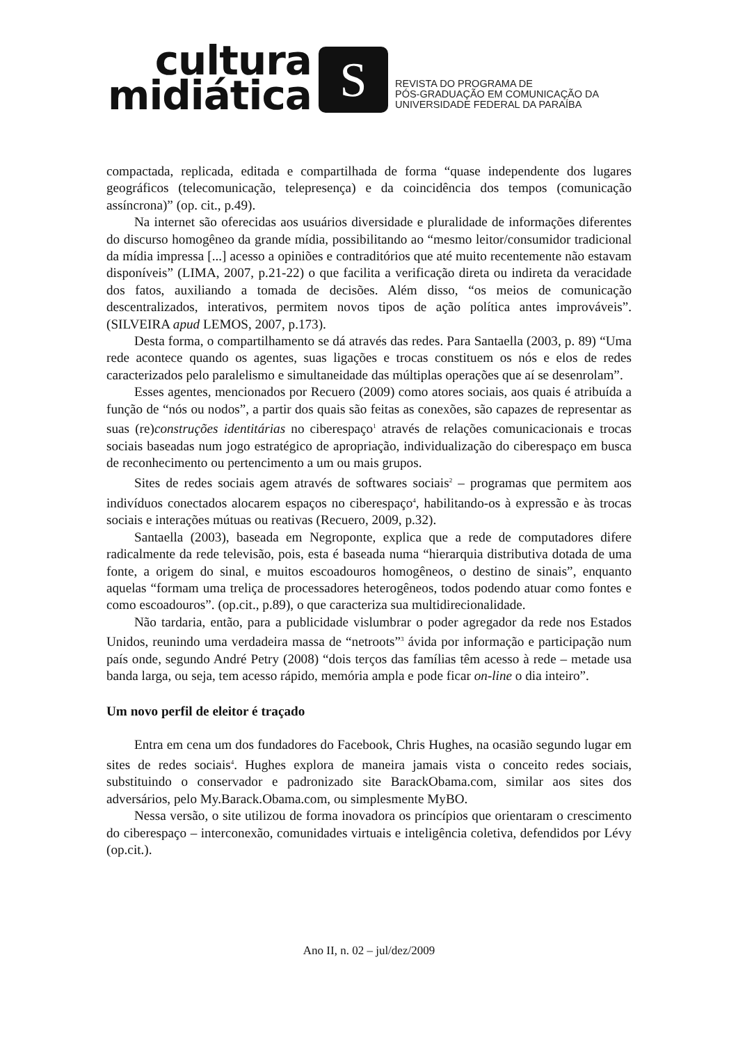cultura
midiática
S
REVISTA DO PROGRAMA DE
PÓS-GRADUAÇÃO EM COMUNICAÇÃO DA
UNIVERSIDADE FEDERAL DA PARAÍBA
compactada, replicada, editada e compartilhada de forma “quase independente dos lugares geográficos (telecomunicação, telepresença) e da coincidência dos tempos (comunicação assíncrona)” (op. cit., p.49).
Na internet são oferecidas aos usuários diversidade e pluralidade de informações diferentes do discurso homogêneo da grande mídia, possibilitando ao “mesmo leitor/consumidor tradicional da mídia impressa [...] acesso a opiniões e contraditórios que até muito recentemente não estavam disponíveis” (LIMA, 2007, p.21-22) o que facilita a verificação direta ou indireta da veracidade dos fatos, auxiliando a tomada de decisões. Além disso, “os meios de comunicação descentralizados, interativos, permitem novos tipos de ação política antes improváveis”. (SILVEIRA apud LEMOS, 2007, p.173).
Desta forma, o compartilhamento se dá através das redes. Para Santaella (2003, p. 89) “Uma rede acontece quando os agentes, suas ligações e trocas constituem os nós e elos de redes caracterizados pelo paralelismo e simultaneidade das múltiplas operações que aí se desenrolam”.
Esses agentes, mencionados por Recuero (2009) como atores sociais, aos quais é atribuída a função de “nós ou nodos”, a partir dos quais são feitas as conexões, são capazes de representar as suas (re)construções identitárias no ciberespaço<sup>1</sup> através de relações comunicacionais e trocas sociais baseadas num jogo estratégico de apropriação, individualização do ciberespaço em busca de reconhecimento ou pertencimento a um ou mais grupos.
Sites de redes sociais agem através de softwares sociais<sup>2</sup> – programas que permitem aos indivíduos conectados alocarem espaços no ciberespaço<sup>4</sup>, habilitando-os à expressão e às trocas sociais e interações mútuas ou reativas (Recuero, 2009, p.32).
Santaella (2003), baseada em Negroponte, explica que a rede de computadores difere radicalmente da rede televisão, pois, esta é baseada numa “hierarquia distributiva dotada de uma fonte, a origem do sinal, e muitos escoadouros homogêneos, o destino de sinais”, enquanto aquelas “formam uma treliça de processadores heterogêneos, todos podendo atuar como fontes e como escoadouros”. (op.cit., p.89), o que caracteriza sua multidirecionalidade.
Não tardaria, então, para a publicidade vislumbrar o poder agregador da rede nos Estados Unidos, reunindo uma verdadeira massa de “netroots”<sup>3</sup> ávida por informação e participação num país onde, segundo André Petry (2008) “dois terços das famílias têm acesso à rede – metade usa banda larga, ou seja, tem acesso rápido, memória ampla e pode ficar on-line o dia inteiro”.
Um novo perfil de eleitor é traçado
Entra em cena um dos fundadores do Facebook, Chris Hughes, na ocasião segundo lugar em sites de redes sociais<sup>4</sup>. Hughes explora de maneira jamais vista o conceito redes sociais, substituindo o conservador e padronizado site BarackObama.com, similar aos sites dos adversários, pelo My.Barack.Obama.com, ou simplesmente MyBO.
Nessa versão, o site utilizou de forma inovadora os princípios que orientaram o crescimento do ciberespaço – interconexão, comunidades virtuais e inteligência coletiva, defendidos por Lévy (op.cit.).
Ano II, n. 02 – jul/dez/2009